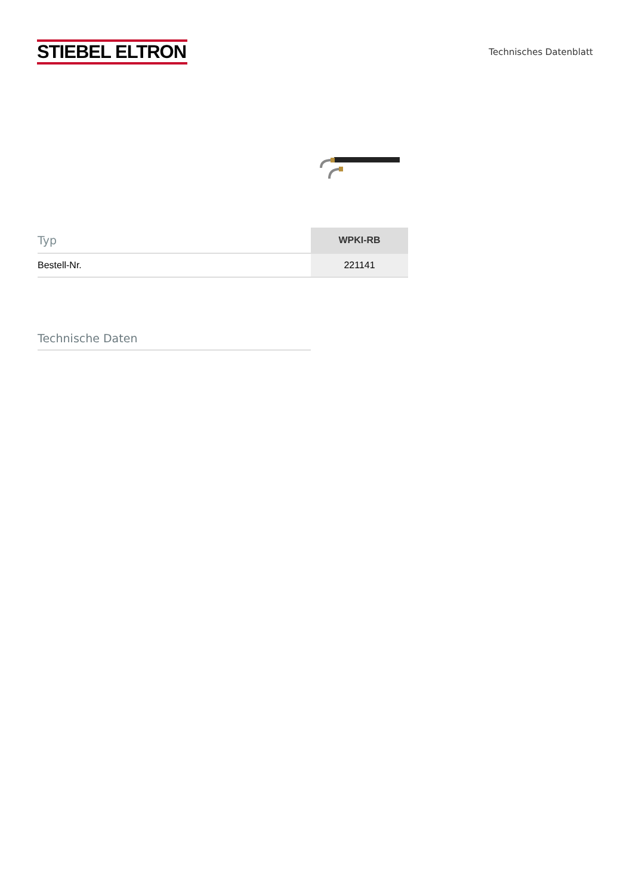STIEBEL ELTRON
Technisches Datenblatt
| Typ | WPKI-RB |
| --- | --- |
| Bestell-Nr. | 221141 |
Technische Daten